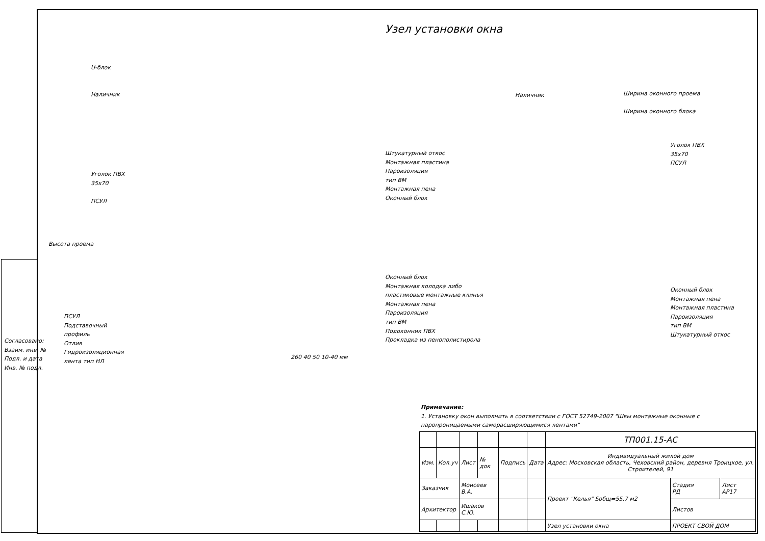Узел установки окна
U-блок
Наличник
Уголок ПВХ
35x70
ПСУЛ
Высота проема
Штукатурный откос
Монтажная пластина
Пароизоляция
тип ВМ
Монтажная пена
Оконный блок
ПСУЛ
Подставочный
профиль
Отлив
Гидроизоляционная
лента тип НЛ
Оконный блок
Монтажная колодка либо
пластиковые монтажные клинья
Монтажная пена
Пароизоляция
тип ВМ
Подоконник ПВХ
Прокладка из пенополистирола
260 40 50 10-40 мм
Наличник
Ширина оконного проема
Ширина оконного блока
Уголок ПВХ
35x70
ПСУЛ
Оконный блок
Монтажная пена
Монтажная пластина
Пароизоляция
тип ВМ
Штукатурный откос
Согласовано:
Взаим. инв. №
Подл. и дата
Инв. № подл.
Примечание:
1. Установку окон выполнить в соответствии с ГОСТ 52749-2007 "Швы монтажные оконные с паропроницаемыми саморасширяющимися лентами"
| | | | | | | ТП001.15-АС | | |
| Изм. | Кол.уч | Лист | № док | Подпись | Дата | Индивидуальный жилой дом Адрес: Московская область, Чеховский район, деревня Троицкое, ул. Строителей, 91 | | |
| Заказчик | | Моисеев В.А. | | | | Проект "Келья" Sобщ=55.7 м2 | Стадия РД | Лист АР17 |
| Архитектор | | Ишаков С.Ю. | | | | | Листов | |
| | | | | | | Узел установки окна | ПРОЕКТ СВОЙ ДОМ | |